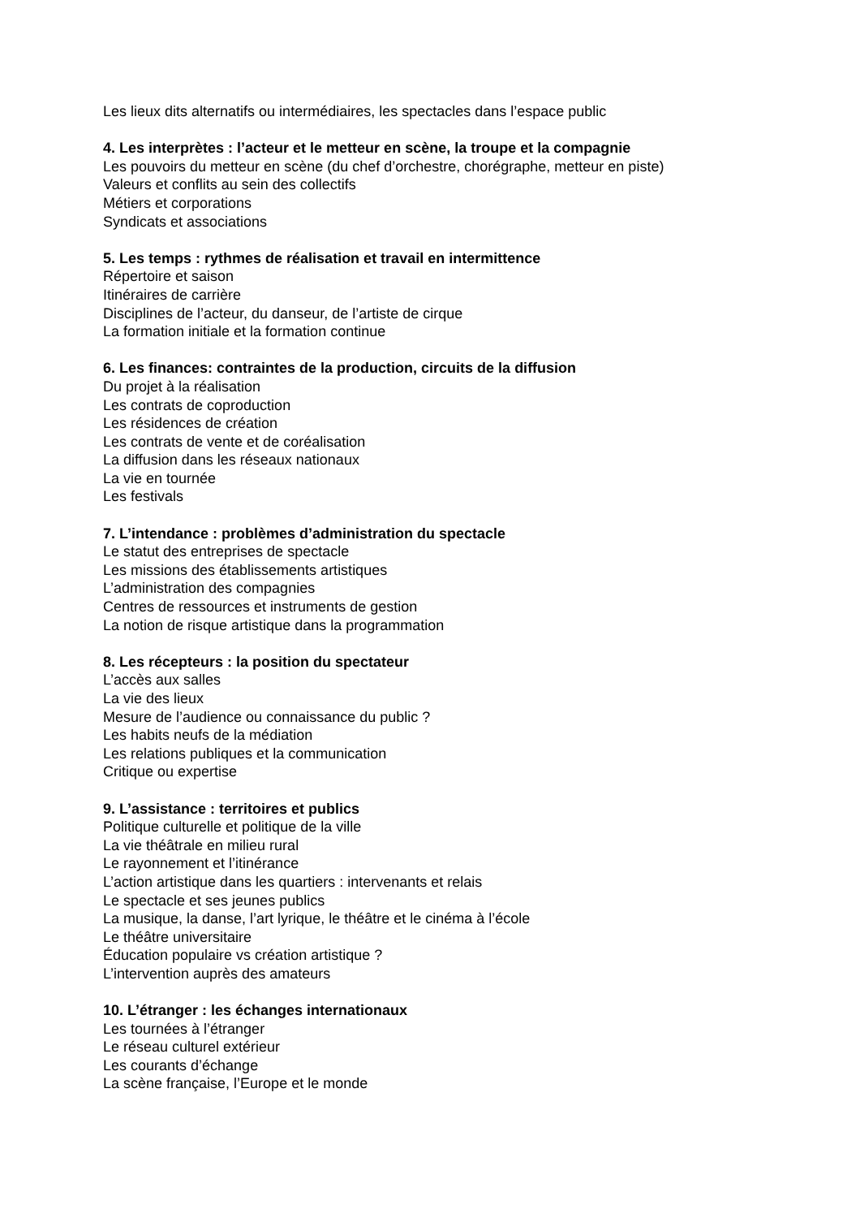Les lieux dits alternatifs ou intermédiaires, les spectacles dans l’espace public
4. Les interprètes : l’acteur et le metteur en scène, la troupe et la compagnie
Les pouvoirs du metteur en scène (du chef d’orchestre, chorégraphe, metteur en piste)
Valeurs et conflits au sein des collectifs
Métiers et corporations
Syndicats et associations
5. Les temps : rythmes de réalisation et travail en intermittence
Répertoire et saison
Itinéraires de carrière
Disciplines de l’acteur, du danseur, de l’artiste de cirque
La formation initiale et la formation continue
6. Les finances: contraintes de la production, circuits de la diffusion
Du projet à la réalisation
Les contrats de coproduction
Les résidences de création
Les contrats de vente et de coréalisation
La diffusion dans les réseaux nationaux
La vie en tournée
Les festivals
7. L’intendance : problèmes d’administration du spectacle
Le statut des entreprises de spectacle
Les missions des établissements artistiques
L’administration des compagnies
Centres de ressources et instruments de gestion
La notion de risque artistique dans la programmation
8. Les récepteurs : la position du spectateur
L’accès aux salles
La vie des lieux
Mesure de l’audience ou connaissance du public ?
Les habits neufs de la médiation
Les relations publiques et la communication
Critique ou expertise
9. L’assistance : territoires et publics
Politique culturelle et politique de la ville
La vie théâtrale en milieu rural
Le rayonnement et l’itinérance
L’action artistique dans les quartiers : intervenants et relais
Le spectacle et ses jeunes publics
La musique, la danse, l’art lyrique, le théâtre et le cinéma à l’école
Le théâtre universitaire
Éducation populaire vs création artistique ?
L’intervention auprès des amateurs
10. L’étranger : les échanges internationaux
Les tournées à l’étranger
Le réseau culturel extérieur
Les courants d’échange
La scène française, l’Europe et le monde